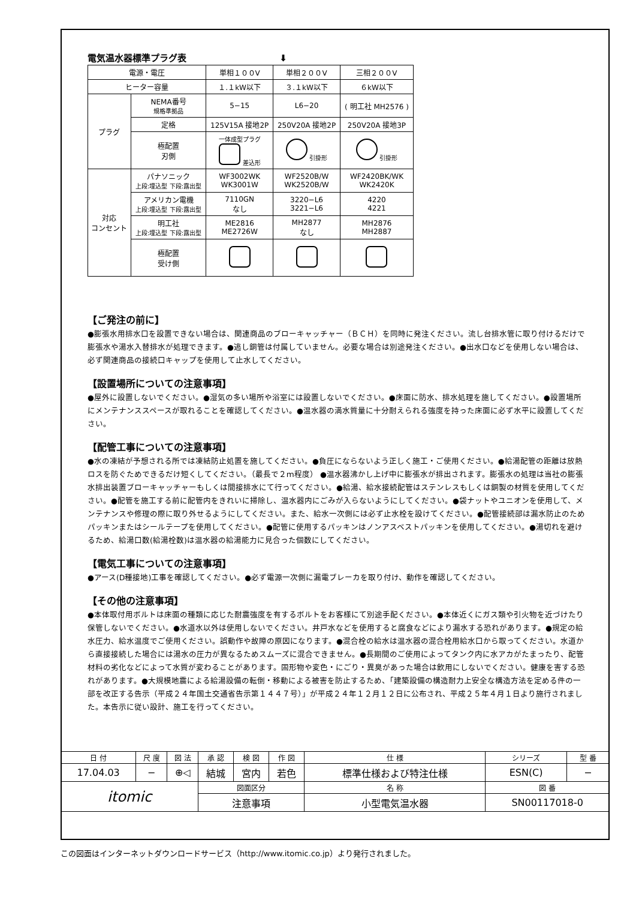電気温水器標準プラグ表 ⬇
| 電源・電圧 | | 単相１００V | 単相２００V | 三相２００V |
| ヒーター容量 | | １.１kW以下 | ３.１kW以下 | ６kW以下 |
| プラグ | NEMA番号 規格準拠品 | 5−15 | L6−20 | ( 明工社 MH2576 ) |
| | 定格 | 125V15A 接地2P | 250V20A 接地2P | 250V20A 接地3P |
| | 極配置 刃側 | 一体成型プラグ 差込形 | 引掛形 | 引掛形 |
| 対応 コンセント | パナソニック 上段:埋込型 下段:露出型 | WF3002WK WK3001W | WF2520B/W WK2520B/W | WF2420BK/WK WK2420K |
| | アメリカン電機 上段:埋込型 下段:露出型 | 7110GN なし | 3220−L6 3221−L6 | 4220 4221 |
| | 明工社 上段:埋込型 下段:露出型 | ME2816 ME2726W | MH2877 なし | MH2876 MH2887 |
| | 極配置 受け側 | | | |
【ご発注の前に】
●膨張水用排水口を設置できない場合は、関連商品のブローキャッチャー（ＢＣＨ）を同時に発注ください。流し台排水管に取り付けるだけで膨張水や湯水入替排水が処理できます。●逃し銅管は付属していません。必要な場合は別途発注ください。●出水口などを使用しない場合は、必ず関連商品の接続口キャップを使用して止水してください。
【設置場所についての注意事項】
●屋外に設置しないでください。●湿気の多い場所や浴室には設置しないでください。●床面に防水、排水処理を施してください。●設置場所にメンテナンススペースが取れることを確認してください。●温水器の満水質量に十分耐えられる強度を持った床面に必ず水平に設置してください。
【配管工事についての注意事項】
●水の凍結が予想される所では凍結防止処置を施してください。●負圧にならないよう正しく施工・ご使用ください。●給湯配管の距離は放熱ロスを防ぐためできるだけ短くしてください。（最長で２ｍ程度） ●温水器沸かし上げ中に膨張水が排出されます。膨張水の処理は当社の膨張水排出装置ブローキャッチャーもしくは間接排水にて行ってください。●給湯、給水接続配管はステンレスもしくは銅製の材質を使用してください。●配管を施工する前に配管内をきれいに掃除し、温水器内にごみが入らないようにしてください。●袋ナットやユニオンを使用して、メンテナンスや修理の際に取り外せるようにしてください。また、給水一次側には必ず止水栓を設けてください。●配管接続部は漏水防止のためパッキンまたはシールテープを使用してください。●配管に使用するパッキンはノンアスベストパッキンを使用してください。●湯切れを避けるため、給湯口数(給湯栓数)は温水器の給湯能力に見合った個数にしてください。
【電気工事についての注意事項】
●アース(D種接地)工事を確認してください。●必ず電源一次側に漏電ブレーカを取り付け、動作を確認してください。
【その他の注意事項】
●本体取付用ボルトは床面の種類に応じた耐震強度を有するボルトをお客様にて別途手配ください。●本体近くにガス類や引火物を近づけたり保管しないでください。●水道水以外は使用しないでください。井戸水などを使用すると腐食などにより漏水する恐れがあります。●規定の給水圧力、給水温度でご使用ください。誤動作や故障の原因になります。●混合栓の給水は温水器の混合栓用給水口から取ってください。水道から直接接続した場合には湯水の圧力が異なるためスムーズに混合できません。●長期間のご使用によってタンク内に水アカがたまったり、配管材料の劣化などによって水質が変わることがあります。固形物や変色・にごり・異臭があった場合は飲用にしないでください。健康を害する恐れがあります。●大規模地震による給湯設備の転倒・移動による被害を防止するため、「建築設備の構造耐力上安全な構造方法を定める件の一部を改正する告示（平成２４年国土交通省告示第１４４７号）」が平成２４年１２月１２日に公布され、平成２５年４月１日より施行されました。本告示に従い設計、施工を行ってください。
| 日 付 | 尺 度 | 図 法 | 承 認 | 検 図 | 作 図 | 仕 様 | シリーズ | 型 番 |
| 17.04.03 | − | ⊕◁ | 結城 | 宮内 | 若色 | 標準仕様および特注仕様 | ESN(C) | − |
| itomic | | | 図面区分 | | | 名 称 | 図 番 | |
| | | | 注意事項 | | | 小型電気温水器 | SN00117018-0 | |
この図面はインターネットダウンロードサービス（http://www.itomic.co.jp）より発行されました。